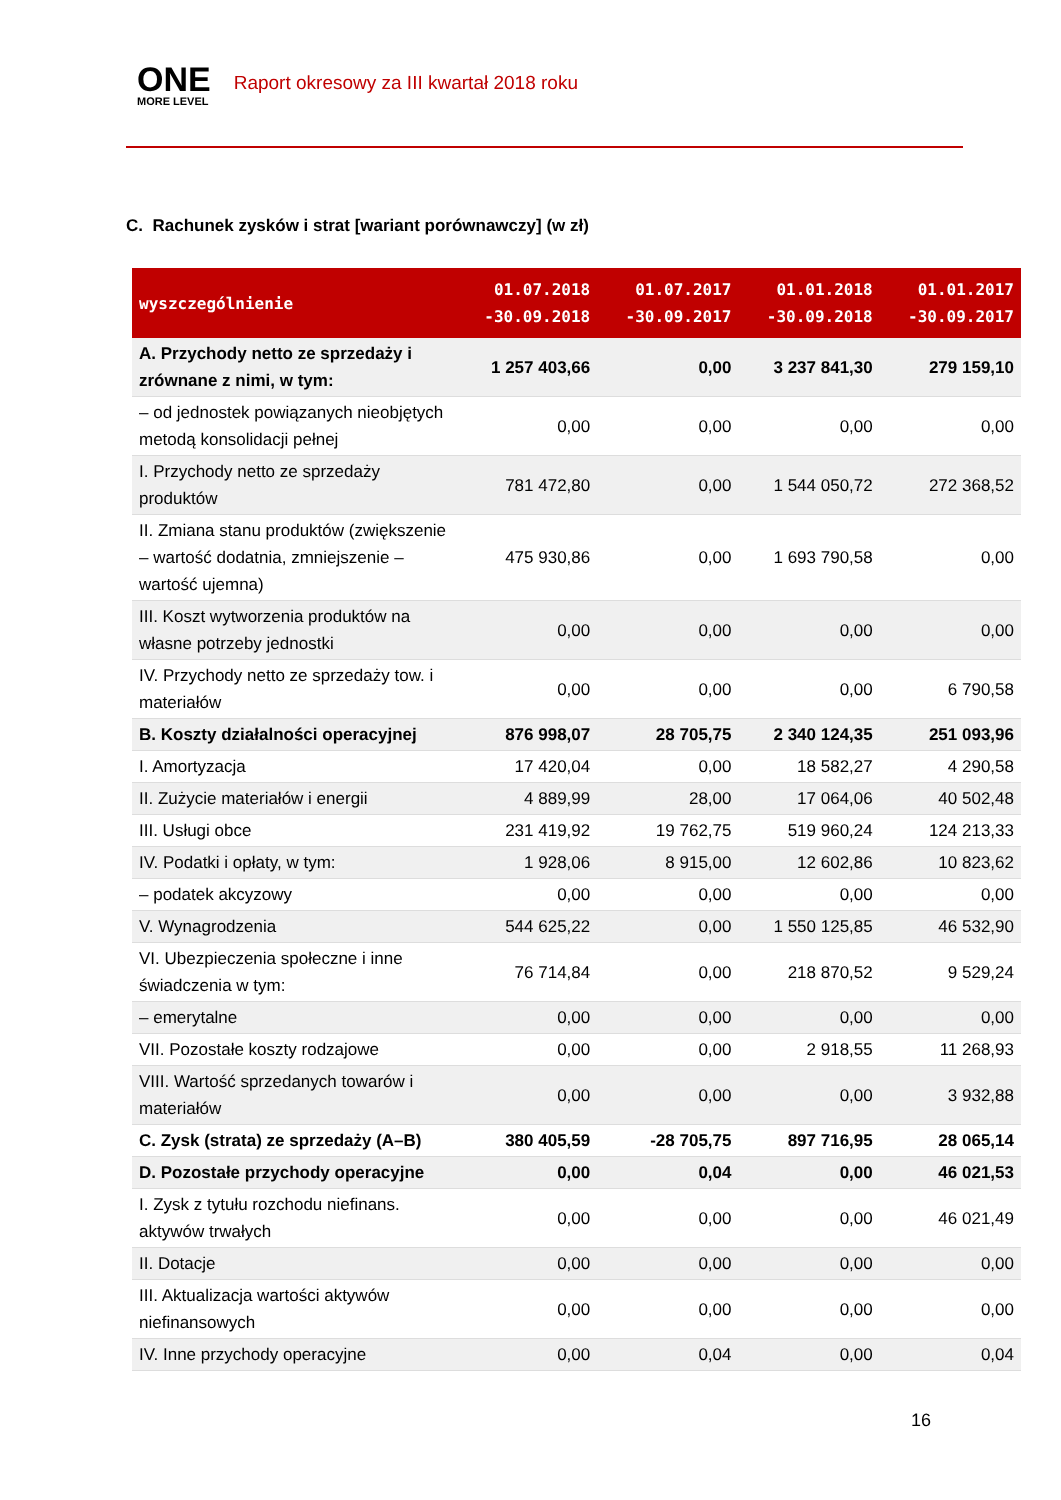ONE
MORE LEVEL
Raport okresowy za III kwartał 2018 roku
C. Rachunek zysków i strat [wariant porównawczy] (w zł)
| wyszczególnienie | 01.07.2018 -30.09.2018 | 01.07.2017 -30.09.2017 | 01.01.2018 -30.09.2018 | 01.01.2017 -30.09.2017 |
| --- | --- | --- | --- | --- |
| A. Przychody netto ze sprzedaży i zrównane z nimi, w tym: | 1 257 403,66 | 0,00 | 3 237 841,30 | 279 159,10 |
| – od jednostek powiązanych nieobjętych metodą konsolidacji pełnej | 0,00 | 0,00 | 0,00 | 0,00 |
| I. Przychody netto ze sprzedaży produktów | 781 472,80 | 0,00 | 1 544 050,72 | 272 368,52 |
| II. Zmiana stanu produktów (zwiększenie – wartość dodatnia, zmniejszenie – wartość ujemna) | 475 930,86 | 0,00 | 1 693 790,58 | 0,00 |
| III. Koszt wytworzenia produktów na własne potrzeby jednostki | 0,00 | 0,00 | 0,00 | 0,00 |
| IV. Przychody netto ze sprzedaży tow. i materiałów | 0,00 | 0,00 | 0,00 | 6 790,58 |
| B. Koszty działalności operacyjnej | 876 998,07 | 28 705,75 | 2 340 124,35 | 251 093,96 |
| I. Amortyzacja | 17 420,04 | 0,00 | 18 582,27 | 4 290,58 |
| II. Zużycie materiałów i energii | 4 889,99 | 28,00 | 17 064,06 | 40 502,48 |
| III. Usługi obce | 231 419,92 | 19 762,75 | 519 960,24 | 124 213,33 |
| IV. Podatki i opłaty, w tym: | 1 928,06 | 8 915,00 | 12 602,86 | 10 823,62 |
| – podatek akcyzowy | 0,00 | 0,00 | 0,00 | 0,00 |
| V. Wynagrodzenia | 544 625,22 | 0,00 | 1 550 125,85 | 46 532,90 |
| VI. Ubezpieczenia społeczne i inne świadczenia w tym: | 76 714,84 | 0,00 | 218 870,52 | 9 529,24 |
| – emerytalne | 0,00 | 0,00 | 0,00 | 0,00 |
| VII. Pozostałe koszty rodzajowe | 0,00 | 0,00 | 2 918,55 | 11 268,93 |
| VIII. Wartość sprzedanych towarów i materiałów | 0,00 | 0,00 | 0,00 | 3 932,88 |
| C. Zysk (strata) ze sprzedaży (A–B) | 380 405,59 | -28 705,75 | 897 716,95 | 28 065,14 |
| D. Pozostałe przychody operacyjne | 0,00 | 0,04 | 0,00 | 46 021,53 |
| I. Zysk z tytułu rozchodu niefinans. aktywów trwałych | 0,00 | 0,00 | 0,00 | 46 021,49 |
| II. Dotacje | 0,00 | 0,00 | 0,00 | 0,00 |
| III. Aktualizacja wartości aktywów niefinansowych | 0,00 | 0,00 | 0,00 | 0,00 |
| IV. Inne przychody operacyjne | 0,00 | 0,04 | 0,00 | 0,04 |
16